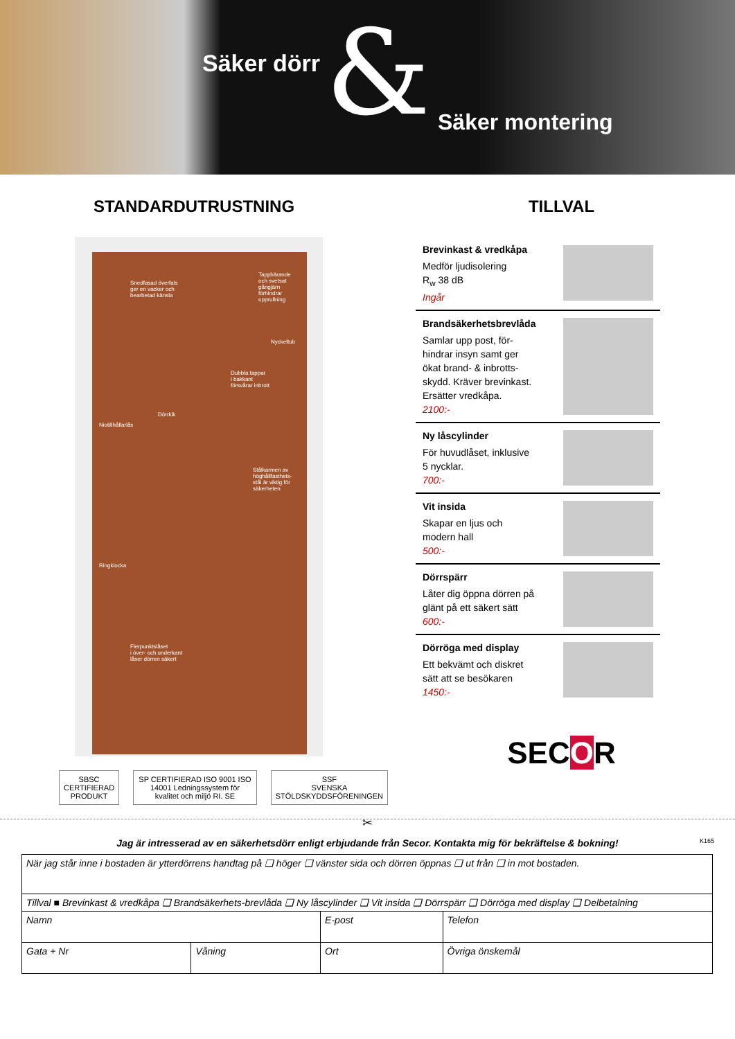Säker dörr & Säker montering
STANDARDUTRUSTNING
Snedfasad överfals
ger en vacker och
bearbetad känsla
Tappbärande
och svetsat
gångjärn
förhindrar
upprullning
Nyckeltub
Dubbla tappar
i bakkant
försvårar inbrott
Niotillhållarlås
Dörrkik
Stålkarmen av
höghållfasthets-
stål är viktig för
säkerheten
Ringklocka
Flerpunktslåset
i över- och underkant
låser dörren säkert
SBSC
CERTIFIERAD PRODUKT
SP CERTIFIERAD ISO 9001 ISO 14001 Ledningssystem för kvalitet och miljö RI. SE
SSF
SVENSKA STÖLDSKYDDSFÖRENINGEN
TILLVAL
Brevinkast & vredkåpa
Medför ljudisolering
R<sub>w</sub> 38 dB
Ingår
Brandsäkerhetsbrevlåda
Samlar upp post, för-
hindrar insyn samt ger
ökat brand- & inbrotts-
skydd. Kräver brevinkast.
Ersätter vredkåpa.
2100:-
Ny låscylinder
För huvudlåset, inklusive
5 nycklar.
700:-
Vit insida
Skapar en ljus och
modern hall
500:-
Dörrspärr
Låter dig öppna dörren på
glänt på ett säkert sätt
600:-
Dörröga med display
Ett bekvämt och diskret
sätt att se besökaren
1450:-
SECOR
✂
Jag är intresserad av en säkerhetsdörr enligt erbjudande från Secor. Kontakta mig för bekräftelse & bokning! K165
| När jag står inne i bostaden är ytterdörrens handtag på ❑ höger ❑ vänster sida och dörren öppnas ❑ ut från ❑ in mot bostaden. | | | |
| Tillval ■ Brevinkast & vredkåpa ❑ Brandsäkerhets-brevlåda ❑ Ny låscylinder ❑ Vit insida ❑ Dörrspärr ❑ Dörröga med display ❑ Delbetalning | | | |
| Namn | | E-post | Telefon |
| Gata + Nr | Våning | Ort | Övriga önskemål |